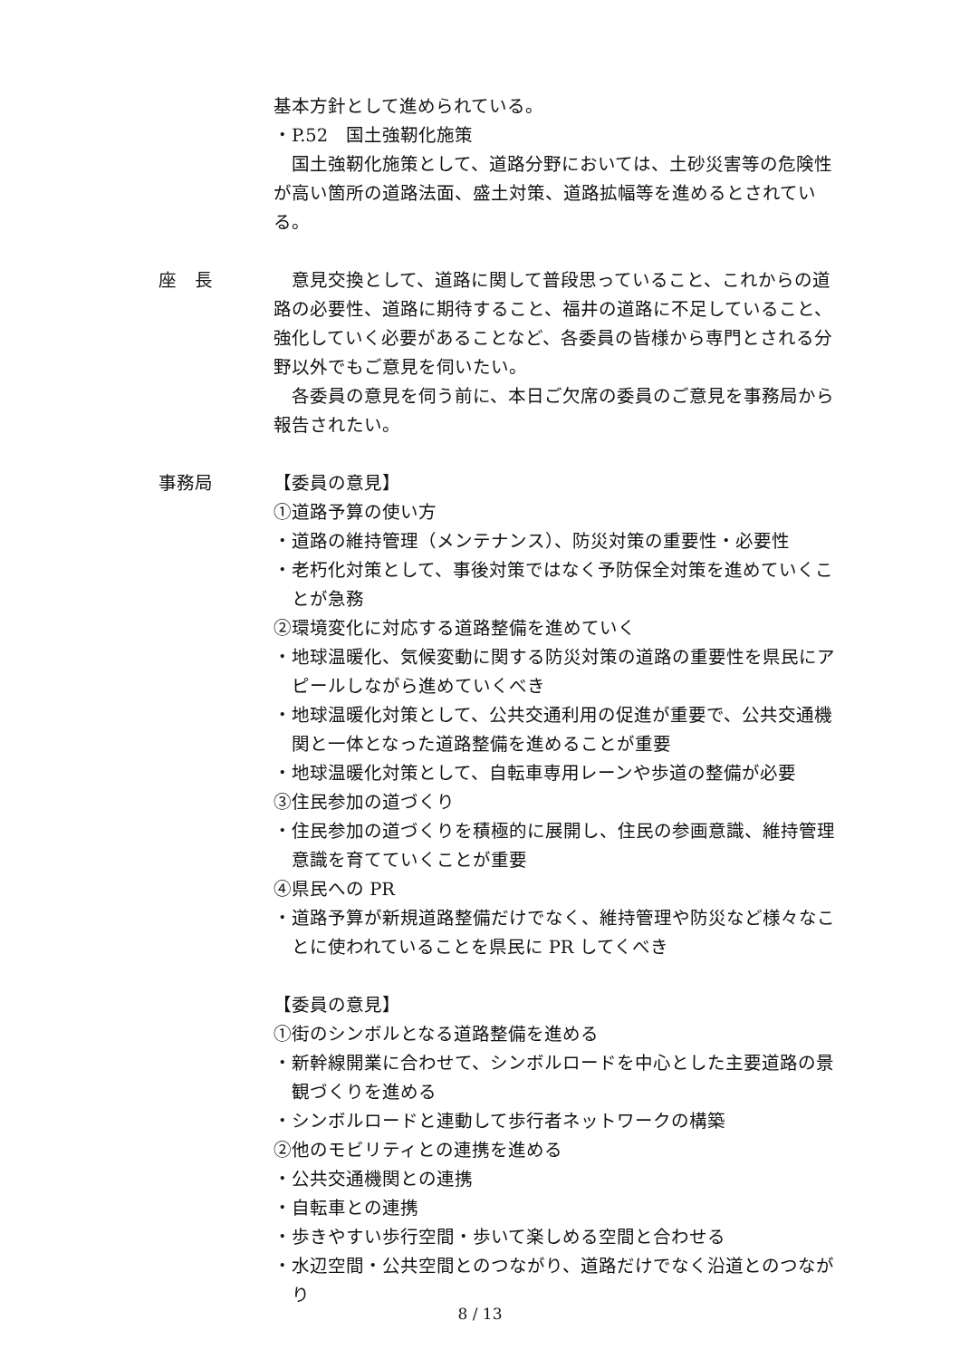基本方針として進められている。
・P.52　国土強靭化施策
国土強靭化施策として、道路分野においては、土砂災害等の危険性が高い箇所の道路法面、盛土対策、道路拡幅等を進めるとされている。
座　長 意見交換として、道路に関して普段思っていること、これからの道路の必要性、道路に期待すること、福井の道路に不足していること、強化していく必要があることなど、各委員の皆様から専門とされる分野以外でもご意見を伺いたい。
各委員の意見を伺う前に、本日ご欠席の委員のご意見を事務局から報告されたい。
事務局 【委員の意見】
①道路予算の使い方
・道路の維持管理（メンテナンス）、防災対策の重要性・必要性
・老朽化対策として、事後対策ではなく予防保全対策を進めていくことが急務
②環境変化に対応する道路整備を進めていく
・地球温暖化、気候変動に関する防災対策の道路の重要性を県民にアピールしながら進めていくべき
・地球温暖化対策として、公共交通利用の促進が重要で、公共交通機関と一体となった道路整備を進めることが重要
・地球温暖化対策として、自転車専用レーンや歩道の整備が必要
③住民参加の道づくり
・住民参加の道づくりを積極的に展開し、住民の参画意識、維持管理意識を育てていくことが重要
④県民への PR
・道路予算が新規道路整備だけでなく、維持管理や防災など様々なことに使われていることを県民に PR してくべき
【委員の意見】
①街のシンボルとなる道路整備を進める
・新幹線開業に合わせて、シンボルロードを中心とした主要道路の景観づくりを進める
・シンボルロードと連動して歩行者ネットワークの構築
②他のモビリティとの連携を進める
・公共交通機関との連携
・自転車との連携
・歩きやすい歩行空間・歩いて楽しめる空間と合わせる
・水辺空間・公共空間とのつながり、道路だけでなく沿道とのつながり
8 / 13